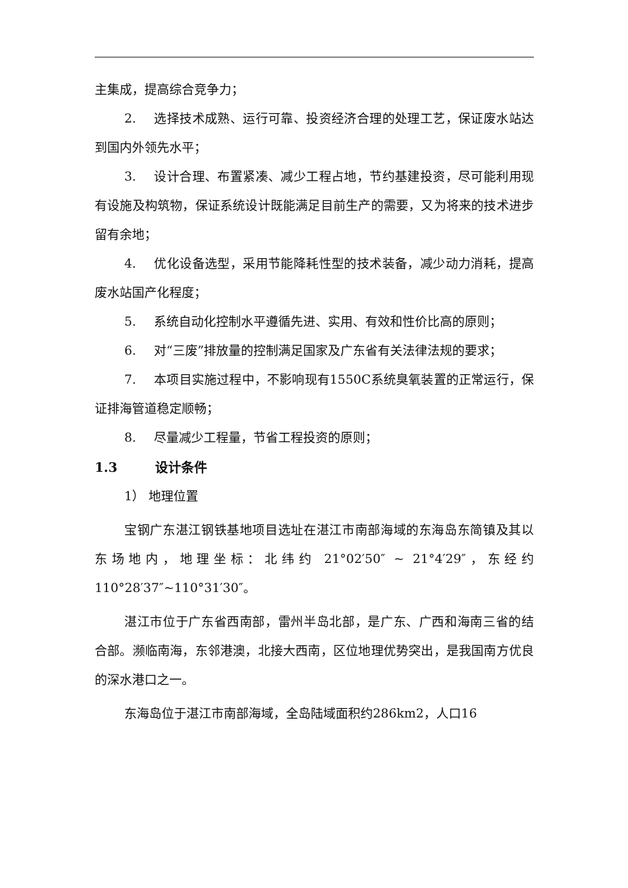主集成，提高综合竞争力；
2. 选择技术成熟、运行可靠、投资经济合理的处理工艺，保证废水站达到国内外领先水平；
3. 设计合理、布置紧凑、减少工程占地，节约基建投资，尽可能利用现有设施及构筑物，保证系统设计既能满足目前生产的需要，又为将来的技术进步留有余地；
4. 优化设备选型，采用节能降耗性型的技术装备，减少动力消耗，提高废水站国产化程度；
5. 系统自动化控制水平遵循先进、实用、有效和性价比高的原则；
6. 对“三废”排放量的控制满足国家及广东省有关法律法规的要求；
7. 本项目实施过程中，不影响现有1550C系统臭氧装置的正常运行，保证排海管道稳定顺畅；
8. 尽量减少工程量，节省工程投资的原则；
1.3 设计条件
1） 地理位置
宝钢广东湛江钢铁基地项目选址在湛江市南部海域的东海岛东简镇及其以东场地内，地理坐标：北纬约 21°02′50″ ~ 21°4′29″，东经约110°28′37″~110°31′30″。
湛江市位于广东省西南部，雷州半岛北部，是广东、广西和海南三省的结合部。濒临南海，东邻港澳，北接大西南，区位地理优势突出，是我国南方优良的深水港口之一。
东海岛位于湛江市南部海域，全岛陆域面积约286km2，人口16